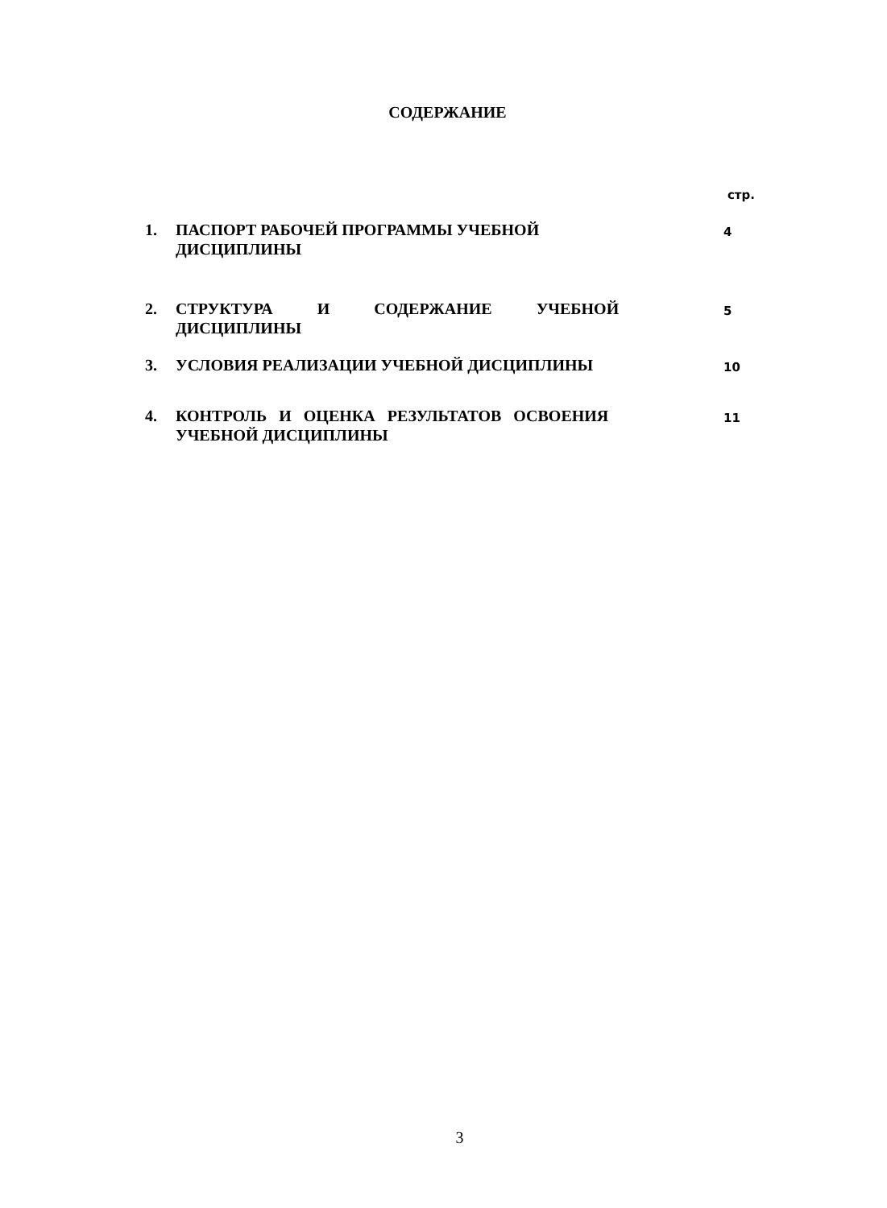СОДЕРЖАНИЕ
стр.
| 1. | ПАСПОРТ РАБОЧЕЙ ПРОГРАММЫ УЧЕБНОЙ ДИСЦИПЛИНЫ | 4 |
| 2. | СТРУКТУРА И СОДЕРЖАНИЕ УЧЕБНОЙ ДИСЦИПЛИНЫ | 5 |
| 3. | УСЛОВИЯ РЕАЛИЗАЦИИ УЧЕБНОЙ ДИСЦИПЛИНЫ | 10 |
| 4. | КОНТРОЛЬ И ОЦЕНКА РЕЗУЛЬТАТОВ ОСВОЕНИЯ УЧЕБНОЙ ДИСЦИПЛИНЫ | 11 |
3